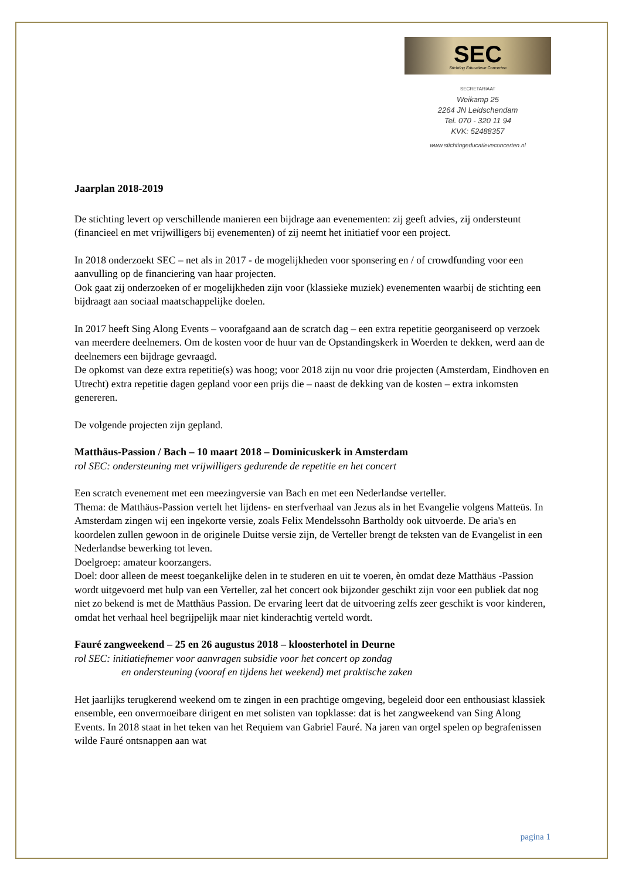SEC
Stichting Educatieve Concerten
SECRETARIAAT
Weikamp 25
2264 JN Leidschendam
Tel. 070 - 320 11 94
KVK: 52488357
www.stichtingeducatieveconcerten.nl
Jaarplan 2018-2019
De stichting levert op verschillende manieren een bijdrage aan evenementen: zij geeft advies, zij ondersteunt (financieel en met vrijwilligers bij evenementen) of zij neemt het initiatief voor een project.
In 2018 onderzoekt SEC – net als in 2017 - de mogelijkheden voor sponsering en / of crowdfunding voor een aanvulling op de financiering van haar projecten.
Ook gaat zij onderzoeken of er mogelijkheden zijn voor (klassieke muziek) evenementen waarbij de stichting een bijdraagt aan sociaal maatschappelijke doelen.
In 2017 heeft Sing Along Events – voorafgaand aan de scratch dag – een extra repetitie georganiseerd op verzoek van meerdere deelnemers. Om de kosten voor de huur van de Opstandingskerk in Woerden te dekken, werd aan de deelnemers een bijdrage gevraagd.
De opkomst van deze extra repetitie(s) was hoog; voor 2018 zijn nu voor drie projecten (Amsterdam, Eindhoven en Utrecht) extra repetitie dagen gepland voor een prijs die – naast de dekking van de kosten – extra inkomsten genereren.
De volgende projecten zijn gepland.
Matthäus-Passion / Bach – 10 maart 2018 – Dominicuskerk in Amsterdam
rol SEC: ondersteuning met vrijwilligers gedurende de repetitie en het concert
Een scratch evenement met een meezingversie van Bach en met een Nederlandse verteller.
Thema: de Matthäus-Passion vertelt het lijdens- en sterfverhaal van Jezus als in het Evangelie volgens Matteüs. In Amsterdam zingen wij een ingekorte versie, zoals Felix Mendelssohn Bartholdy ook uitvoerde. De aria's en koordelen zullen gewoon in de originele Duitse versie zijn, de Verteller brengt de teksten van de Evangelist in een Nederlandse bewerking tot leven.
Doelgroep: amateur koorzangers.
Doel: door alleen de meest toegankelijke delen in te studeren en uit te voeren, èn omdat deze Matthäus -Passion wordt uitgevoerd met hulp van een Verteller, zal het concert ook bijzonder geschikt zijn voor een publiek dat nog niet zo bekend is met de Matthäus Passion. De ervaring leert dat de uitvoering zelfs zeer geschikt is voor kinderen, omdat het verhaal heel begrijpelijk maar niet kinderachtig verteld wordt.
Fauré zangweekend – 25 en 26 augustus 2018 – kloosterhotel in Deurne
rol SEC: initiatiefnemer voor aanvragen subsidie voor het concert op zondag
en ondersteuning (vooraf en tijdens het weekend) met praktische zaken
Het jaarlijks terugkerend weekend om te zingen in een prachtige omgeving, begeleid door een enthousiast klassiek ensemble, een onvermoeibare dirigent en met solisten van topklasse: dat is het zangweekend van Sing Along Events. In 2018 staat in het teken van het Requiem van Gabriel Fauré. Na jaren van orgel spelen op begrafenissen wilde Fauré ontsnappen aan wat
pagina 1